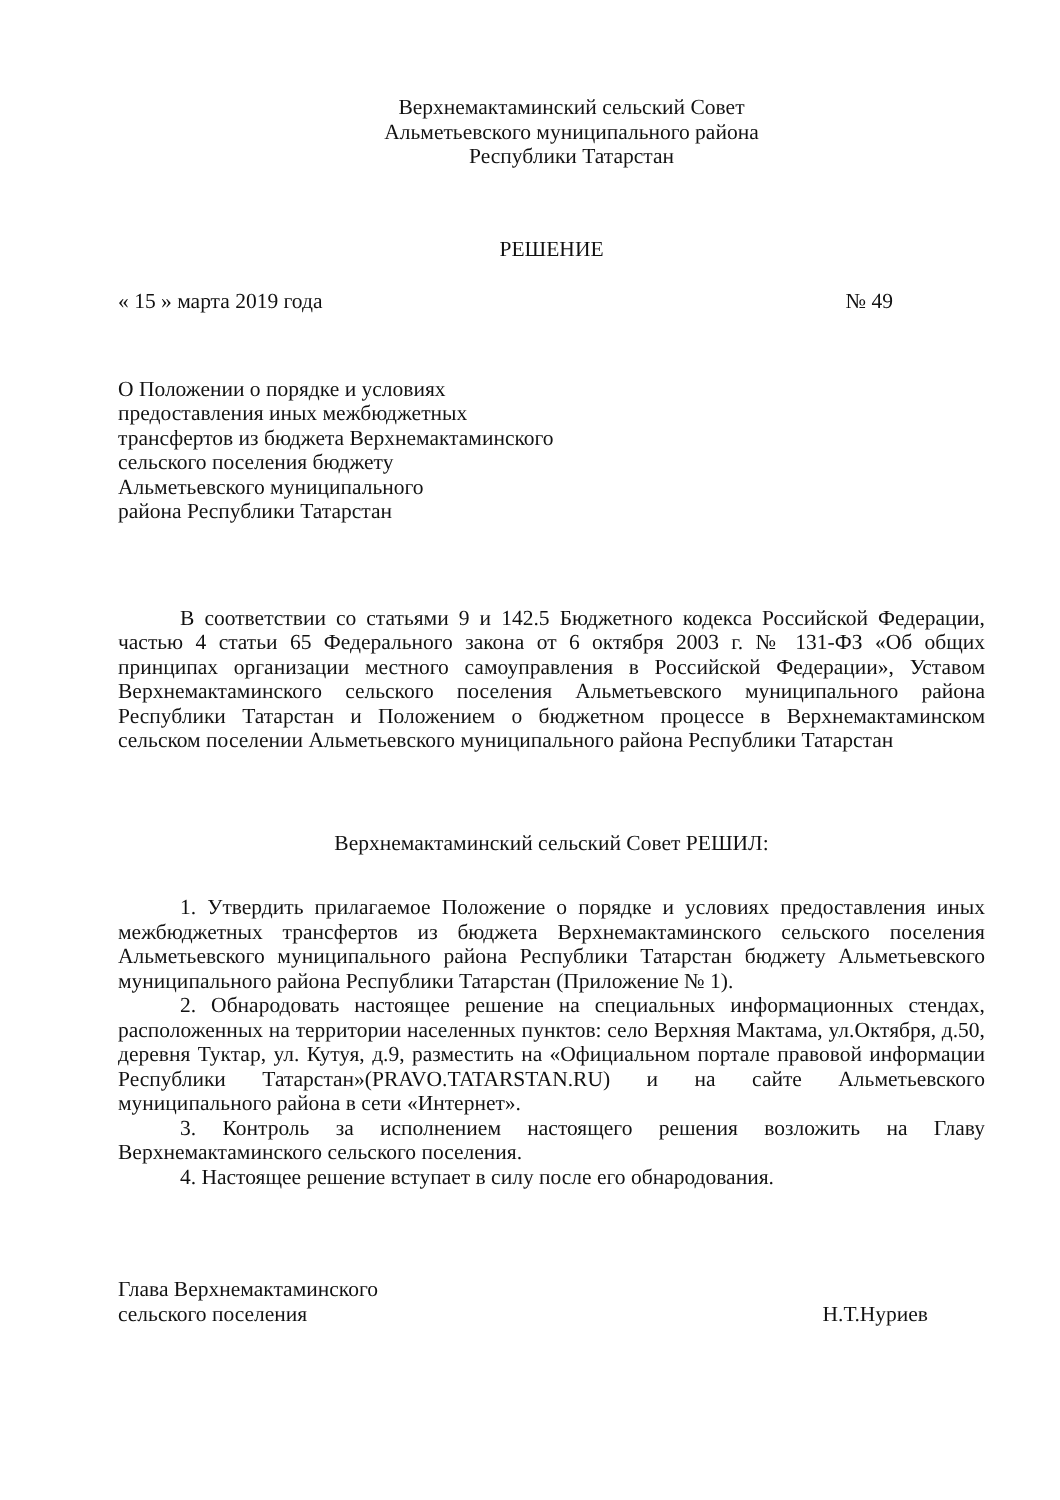Верхнемактаминский сельский Совет
Альметьевского муниципального района
Республики Татарстан
РЕШЕНИЕ
« 15 » марта 2019 года № 49
О Положении о порядке и условиях
предоставления иных межбюджетных
трансфертов из бюджета Верхнемактаминского
сельского поселения бюджету
Альметьевского муниципального
района Республики Татарстан
В соответствии со статьями 9 и 142.5 Бюджетного кодекса Российской Федерации, частью 4 статьи 65 Федерального закона от 6 октября 2003 г. № 131-ФЗ «Об общих принципах организации местного самоуправления в Российской Федерации», Уставом Верхнемактаминского сельского поселения Альметьевского муниципального района Республики Татарстан и Положением о бюджетном процессе в Верхнемактаминском сельском поселении Альметьевского муниципального района Республики Татарстан
Верхнемактаминский сельский Совет РЕШИЛ:
1. Утвердить прилагаемое Положение о порядке и условиях предоставления иных межбюджетных трансфертов из бюджета Верхнемактаминского сельского поселения Альметьевского муниципального района Республики Татарстан бюджету Альметьевского муниципального района Республики Татарстан (Приложение № 1).
2. Обнародовать настоящее решение на специальных информационных стендах, расположенных на территории населенных пунктов: село Верхняя Мактама, ул.Октября, д.50, деревня Туктар, ул. Кутуя, д.9, разместить на «Официальном портале правовой информации Республики Татарстан»(PRAVO.TATARSTAN.RU) и на сайте Альметьевского муниципального района в сети «Интернет».
3. Контроль за исполнением настоящего решения возложить на Главу Верхнемактаминского сельского поселения.
4. Настоящее решение вступает в силу после его обнародования.
Глава Верхнемактаминского
сельского поселения Н.Т.Нуриев